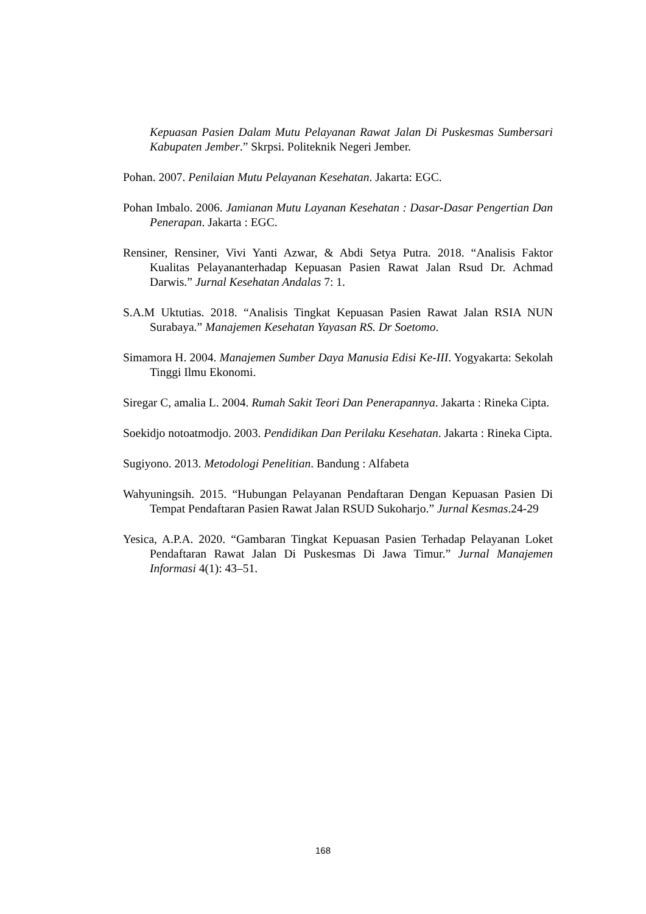Kepuasan Pasien Dalam Mutu Pelayanan Rawat Jalan Di Puskesmas Sumbersari Kabupaten Jember.” Skrpsi. Politeknik Negeri Jember.
Pohan. 2007. Penilaian Mutu Pelayanan Kesehatan. Jakarta: EGC.
Pohan Imbalo. 2006. Jamianan Mutu Layanan Kesehatan : Dasar-Dasar Pengertian Dan Penerapan. Jakarta : EGC.
Rensiner, Rensiner, Vivi Yanti Azwar, & Abdi Setya Putra. 2018. “Analisis Faktor Kualitas Pelayananterhadap Kepuasan Pasien Rawat Jalan Rsud Dr. Achmad Darwis.” Jurnal Kesehatan Andalas 7: 1.
S.A.M Uktutias. 2018. “Analisis Tingkat Kepuasan Pasien Rawat Jalan RSIA NUN Surabaya.” Manajemen Kesehatan Yayasan RS. Dr Soetomo.
Simamora H. 2004. Manajemen Sumber Daya Manusia Edisi Ke-III. Yogyakarta: Sekolah Tinggi Ilmu Ekonomi.
Siregar C, amalia L. 2004. Rumah Sakit Teori Dan Penerapannya. Jakarta : Rineka Cipta.
Soekidjo notoatmodjo. 2003. Pendidikan Dan Perilaku Kesehatan. Jakarta : Rineka Cipta.
Sugiyono. 2013. Metodologi Penelitian. Bandung : Alfabeta
Wahyuningsih. 2015. “Hubungan Pelayanan Pendaftaran Dengan Kepuasan Pasien Di Tempat Pendaftaran Pasien Rawat Jalan RSUD Sukoharjo.” Jurnal Kesmas.24-29
Yesica, A.P.A. 2020. “Gambaran Tingkat Kepuasan Pasien Terhadap Pelayanan Loket Pendaftaran Rawat Jalan Di Puskesmas Di Jawa Timur.” Jurnal Manajemen Informasi 4(1): 43–51.
168